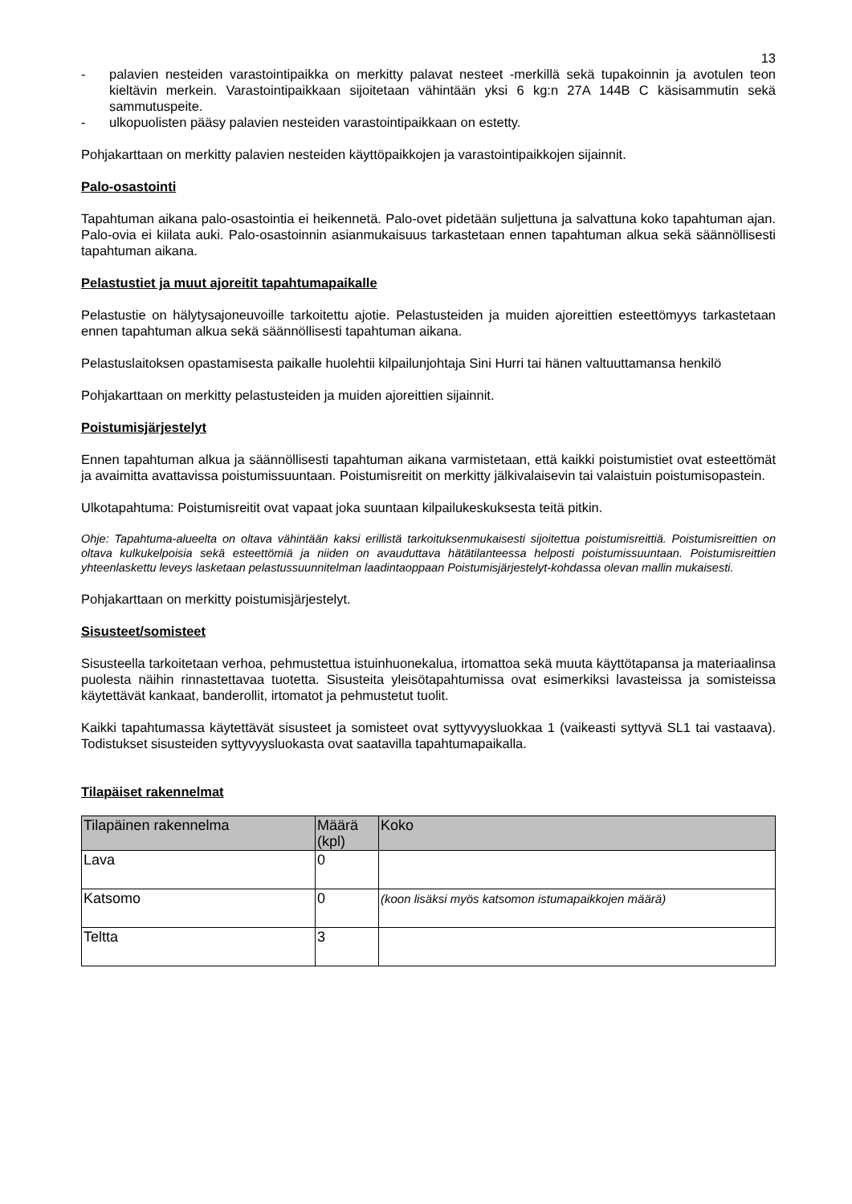13
- palavien nesteiden varastointipaikka on merkitty palavat nesteet -merkillä sekä tupakoinnin ja avotulen teon kieltävin merkein. Varastointipaikkaan sijoitetaan vähintään yksi 6 kg:n 27A 144B C käsisammutin sekä sammutuspeite.
- ulkopuolisten pääsy palavien nesteiden varastointipaikkaan on estetty.
Pohjakarttaan on merkitty palavien nesteiden käyttöpaikkojen ja varastointipaikkojen sijainnit.
Palo-osastointi
Tapahtuman aikana palo-osastointia ei heikennetä. Palo-ovet pidetään suljettuna ja salvattuna koko tapahtuman ajan. Palo-ovia ei kiilata auki. Palo-osastoinnin asianmukaisuus tarkastetaan ennen tapahtuman alkua sekä säännöllisesti tapahtuman aikana.
Pelastustiet ja muut ajoreitit tapahtumapaikalle
Pelastustie on hälytysajoneuvoille tarkoitettu ajotie. Pelastusteiden ja muiden ajoreittien esteettömyys tarkastetaan ennen tapahtuman alkua sekä säännöllisesti tapahtuman aikana.
Pelastuslaitoksen opastamisesta paikalle huolehtii kilpailunjohtaja Sini Hurri tai hänen valtuuttamansa henkilö
Pohjakarttaan on merkitty pelastusteiden ja muiden ajoreittien sijainnit.
Poistumisjärjestelyt
Ennen tapahtuman alkua ja säännöllisesti tapahtuman aikana varmistetaan, että kaikki poistumistiet ovat esteettömät ja avaimitta avattavissa poistumissuuntaan. Poistumisreitit on merkitty jälkivalaisevin tai valaistuin poistumisopastein.
Ulkotapahtuma: Poistumisreitit ovat vapaat joka suuntaan kilpailukeskuksesta teitä pitkin.
Ohje: Tapahtuma-alueelta on oltava vähintään kaksi erillistä tarkoituksenmukaisesti sijoitettua poistumisreittiä. Poistumisreittien on oltava kulkukelpoisia sekä esteettömiä ja niiden on avauduttava hätätilanteessa helposti poistumissuuntaan. Poistumisreittien yhteenlaskettu leveys lasketaan pelastussuunnitelman laadintaoppaan Poistumisjärjestelyt-kohdassa olevan mallin mukaisesti.
Pohjakarttaan on merkitty poistumisjärjestelyt.
Sisusteet/somisteet
Sisusteella tarkoitetaan verhoa, pehmustettua istuinhuonekalua, irtomattoa sekä muuta käyttötapansa ja materiaalinsa puolesta näihin rinnastettavaa tuotetta. Sisusteita yleisötapahtumissa ovat esimerkiksi lavasteissa ja somisteissa käytettävät kankaat, banderollit, irtomatot ja pehmustetut tuolit.
Kaikki tapahtumassa käytettävät sisusteet ja somisteet ovat syttyvyysluokkaa 1 (vaikeasti syttyvä SL1 tai vastaava). Todistukset sisusteiden syttyvyysluokasta ovat saatavilla tapahtumapaikalla.
Tilapäiset rakennelmat
| Tilapäinen rakennelma | Määrä (kpl) | Koko |
| --- | --- | --- |
| Lava | 0 | |
| Katsomo | 0 | (koon lisäksi myös katsomon istumapaikkojen määrä) |
| Teltta | 3 | |